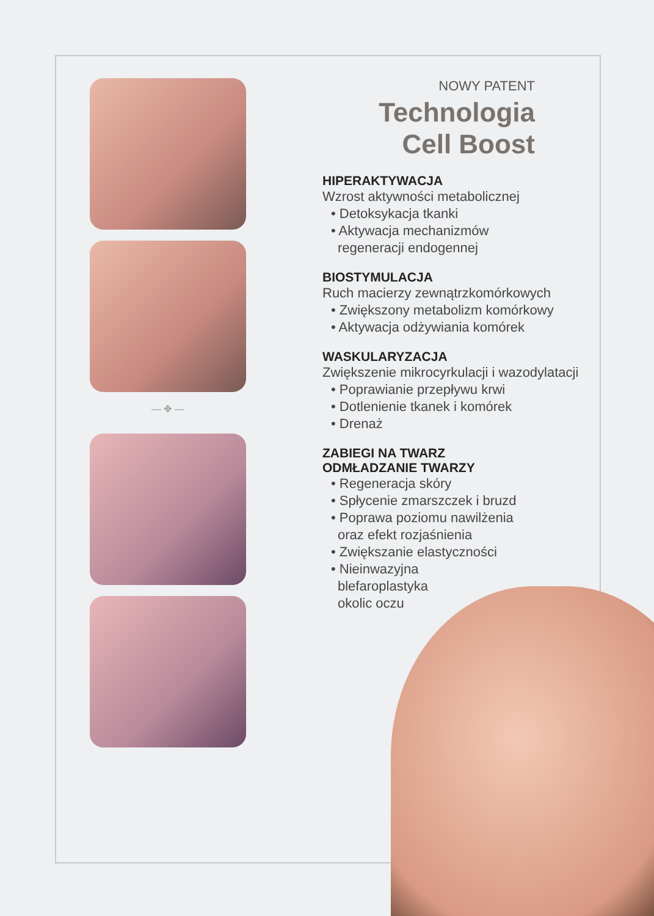— ✥ —
NOWY PATENT
Technologia
Cell Boost
HIPERAKTYWACJA
Wzrost aktywności metabolicznej
• Detoksykacja tkanki
• Aktywacja mechanizmów
regeneracji endogennej
BIOSTYMULACJA
Ruch macierzy zewnątrzkomórkowych
• Zwiększony metabolizm komórkowy
• Aktywacja odżywiania komórek
WASKULARYZACJA
Zwiększenie mikrocyrkulacji i wazodylatacji
• Poprawianie przepływu krwi
• Dotlenienie tkanek i komórek
• Drenaż
ZABIEGI NA TWARZ
ODMŁADZANIE TWARZY
• Regeneracja skóry
• Spłycenie zmarszczek i bruzd
• Poprawa poziomu nawilżenia
oraz efekt rozjaśnienia
• Zwiększanie elastyczności
• Nieinwazyjna
blefaroplastyka
okolic oczu